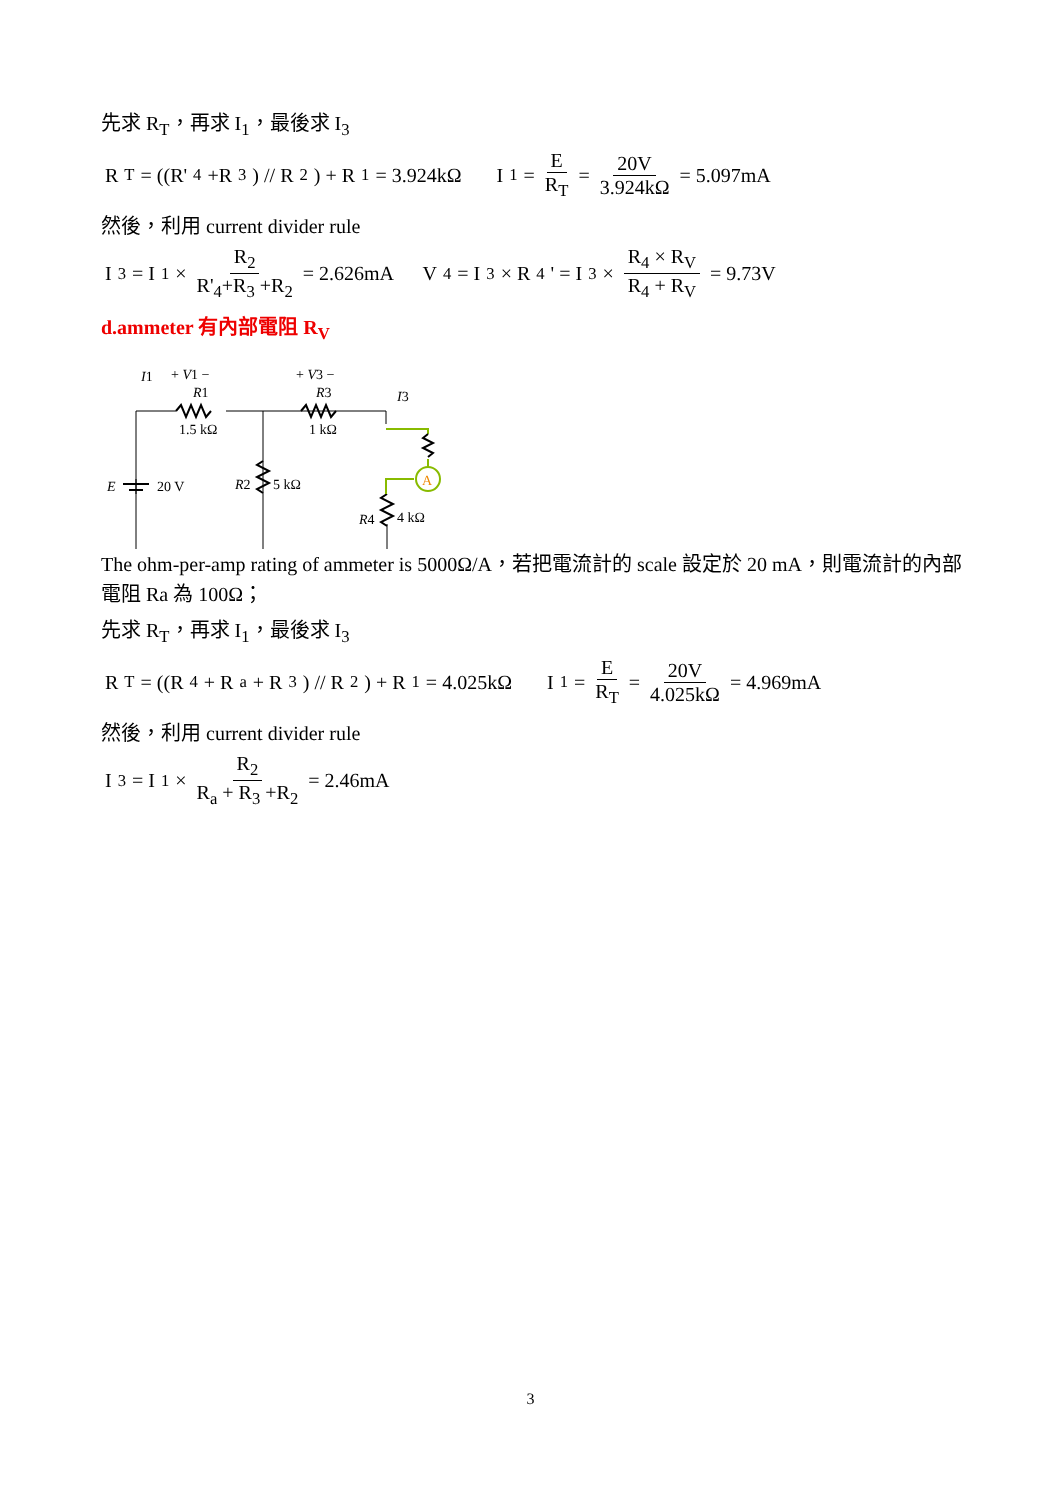先求 R<sub>T</sub>，再求 I<sub>1</sub>，最後求 I<sub>3</sub>
R<sub>T</sub> = ((R'<sub>4</sub>+R<sub>3</sub>) // R<sub>2</sub>) + R<sub>1</sub> = 3.924kΩ I<sub>1</sub> = E R<sub>T</sub> = 20V 3.924kΩ = 5.097mA
然後，利用 current divider rule
I<sub>3</sub> = I<sub>1</sub> × R<sub>2</sub> R'<sub>4</sub>+R<sub>3</sub> +R<sub>2</sub> = 2.626mA V<sub>4</sub> = I<sub>3</sub> × R<sub>4</sub>' = I<sub>3</sub> × R<sub>4</sub> × R<sub>V</sub> R<sub>4</sub> + R<sub>V</sub> = 9.73V
d.ammeter 有內部電阻 R<sub>V</sub>
A
I1
+ V1 −
R1
1.5 kΩ
+ V3 −
R3
1 kΩ
I3
E
20 V
R2
5 kΩ
R4
4 kΩ
The ohm-per-amp rating of ammeter is 5000Ω/A，若把電流計的 scale 設定於 20 mA，則電流計的內部電阻 Ra 為 100Ω；
先求 R<sub>T</sub>，再求 I<sub>1</sub>，最後求 I<sub>3</sub>
R<sub>T</sub> = ((R<sub>4</sub> + R<sub>a</sub> + R<sub>3</sub>) // R<sub>2</sub>) + R<sub>1</sub> = 4.025kΩ I<sub>1</sub> = E R<sub>T</sub> = 20V 4.025kΩ = 4.969mA
然後，利用 current divider rule
I<sub>3</sub> = I<sub>1</sub> × R<sub>2</sub> R<sub>a</sub> + R<sub>3</sub> +R<sub>2</sub> = 2.46mA
3